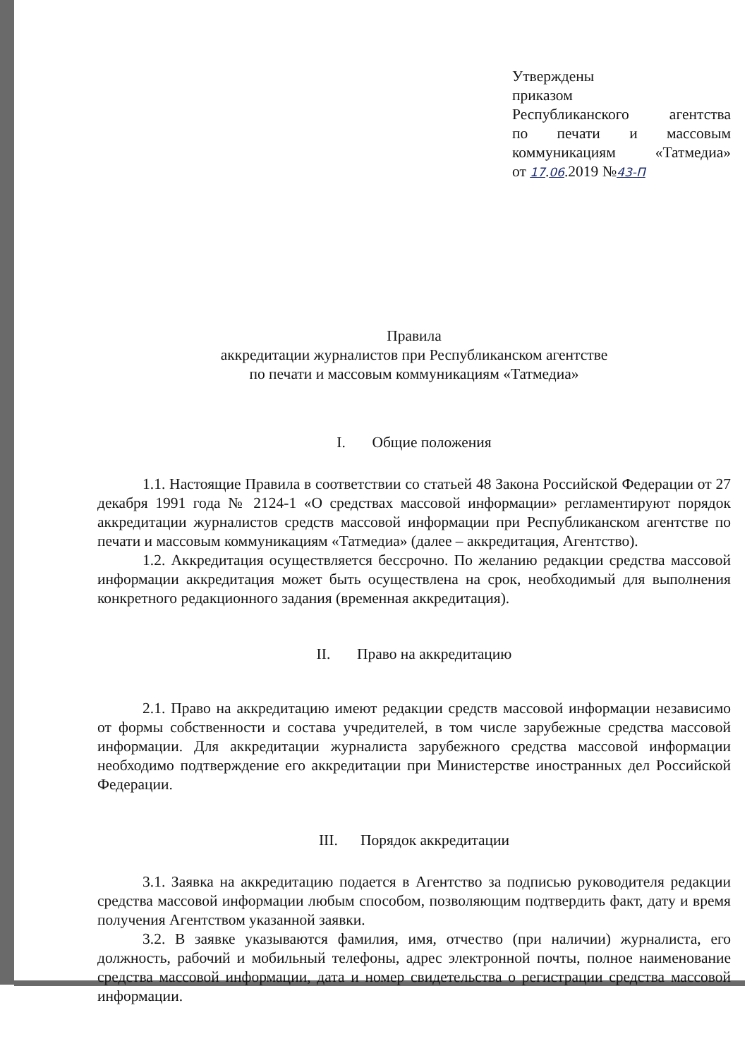Утверждены
приказом
Республиканского агентства
по печати и массовым
коммуникациям «Татмедиа»
от 17.06.2019 №43-П
Правила
аккредитации журналистов при Республиканском агентстве
по печати и массовым коммуникациям «Татмедиа»
I. Общие положения
1.1. Настоящие Правила в соответствии со статьей 48 Закона Российской Федерации от 27 декабря 1991 года № 2124-1 «О средствах массовой информации» регламентируют порядок аккредитации журналистов средств массовой информации при Республиканском агентстве по печати и массовым коммуникациям «Татмедиа» (далее – аккредитация, Агентство).
1.2. Аккредитация осуществляется бессрочно. По желанию редакции средства массовой информации аккредитация может быть осуществлена на срок, необходимый для выполнения конкретного редакционного задания (временная аккредитация).
II. Право на аккредитацию
2.1. Право на аккредитацию имеют редакции средств массовой информации независимо от формы собственности и состава учредителей, в том числе зарубежные средства массовой информации. Для аккредитации журналиста зарубежного средства массовой информации необходимо подтверждение его аккредитации при Министерстве иностранных дел Российской Федерации.
III. Порядок аккредитации
3.1. Заявка на аккредитацию подается в Агентство за подписью руководителя редакции средства массовой информации любым способом, позволяющим подтвердить факт, дату и время получения Агентством указанной заявки.
3.2. В заявке указываются фамилия, имя, отчество (при наличии) журналиста, его должность, рабочий и мобильный телефоны, адрес электронной почты, полное наименование средства массовой информации, дата и номер свидетельства о регистрации средства массовой информации.